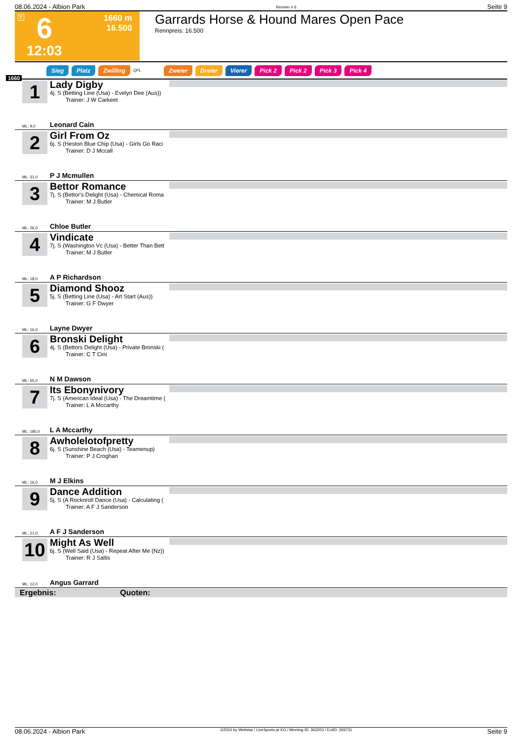08.06.2024 - Albion Park Rennen # 6 Seite 9
T 6
1660 m
16.500
12:03
Garrards Horse & Hound Mares Open Pace
Rennpreis: 16.500
Sieg Platz Zwilling QPL Zweier Dreier Vierer Pick 2 Pick 2 Pick 3 Pick 4
1660
1
Lady Digby
4j. S (Betting Line (Usa) - Evelyn Dee (Aus))
Trainer: J W Carkeet
ML: 9,0 Leonard Cain
2
Girl From Oz
6j. S (Heston Blue Chip (Usa) - Girls Go Raci
Trainer: D J Mccall
ML: 31,0 P J Mcmullen
3
Bettor Romance
7j. S (Bettor's Delight (Usa) - Chemical Roma
Trainer: M J Butler
ML: 26,0 Chloe Butler
4
Vindicate
7j. S (Washington Vc (Usa) - Better Than Bett
Trainer: M J Butler
ML: 18,0 A P Richardson
5
Diamond Shooz
5j. S (Betting Line (Usa) - Art Start (Aus))
Trainer: G F Dwyer
ML: 16,0 Layne Dwyer
6
Bronski Delight
4j. S (Bettors Delight (Usa) - Private Bronski (
Trainer: C T Cini
ML: 55,0 N M Dawson
7
Its Ebonynivory
7j. S (American Ideal (Usa) - The Dreamtime (
Trainer: L A Mccarthy
ML: 185,0 L A Mccarthy
8
Awholelotofpretty
6j. S (Sunshine Beach (Usa) - Teamenup)
Trainer: P J Croghan
ML: 16,0 M J Elkins
9
Dance Addition
5j. S (A Rocknroll Dance (Usa) - Calculating (
Trainer: A F J Sanderson
ML: 21,0 A F J Sanderson
10
Might As Well
6j. S (Well Said (Usa) - Repeat After Me (Nz))
Trainer: R J Sallis
ML: 12,0 Angus Garrard
Ergebnis: Quoten:
08.06.2024 - Albion Park ©2024 by Wettstar / LiveSports.at KG / Meeting ID: 362203 / ExtID: 269731 Seite 9